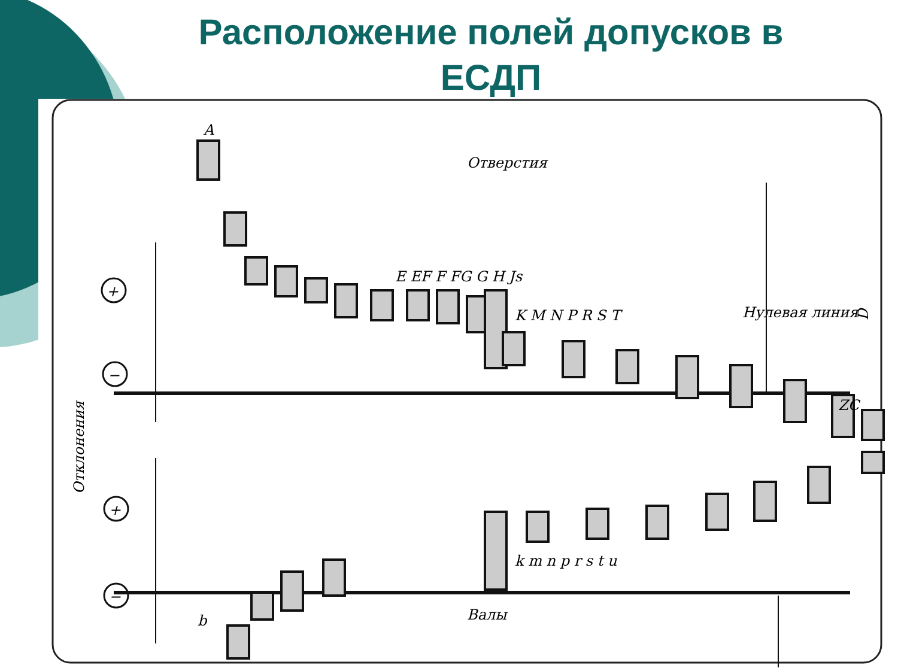Расположение полей допусков в ЕСДП
+
−
+
−
Отверстия
Нулевая линия
K M N P R S T
E EF F FG G H Js
k m n p r s t u
Валы
ZC
A
b
Отклонения
D